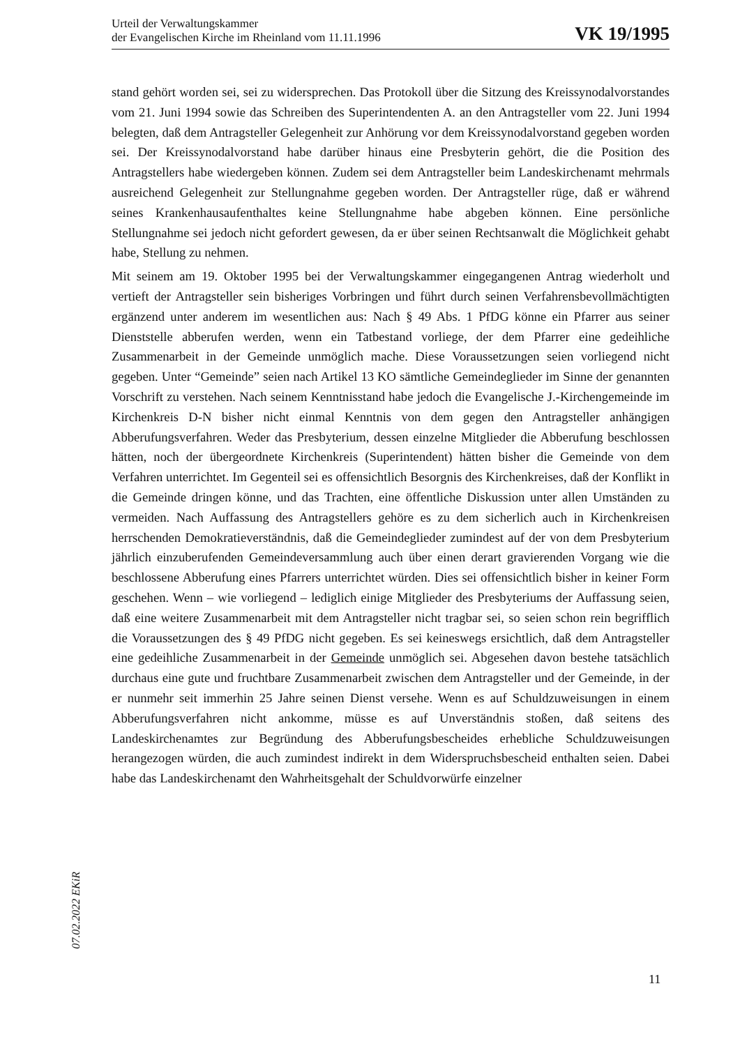Urteil der Verwaltungskammer
der Evangelischen Kirche im Rheinland vom 11.11.1996
VK 19/1995
stand gehört worden sei, sei zu widersprechen. Das Protokoll über die Sitzung des Kreissynodalvorstandes vom 21. Juni 1994 sowie das Schreiben des Superintendenten A. an den Antragsteller vom 22. Juni 1994 belegten, daß dem Antragsteller Gelegenheit zur Anhörung vor dem Kreissynodalvorstand gegeben worden sei. Der Kreissynodalvorstand habe darüber hinaus eine Presbyterin gehört, die die Position des Antragstellers habe wiedergeben können. Zudem sei dem Antragsteller beim Landeskirchenamt mehrmals ausreichend Gelegenheit zur Stellungnahme gegeben worden. Der Antragsteller rüge, daß er während seines Krankenhausaufenthaltes keine Stellungnahme habe abgeben können. Eine persönliche Stellungnahme sei jedoch nicht gefordert gewesen, da er über seinen Rechtsanwalt die Möglichkeit gehabt habe, Stellung zu nehmen.
Mit seinem am 19. Oktober 1995 bei der Verwaltungskammer eingegangenen Antrag wiederholt und vertieft der Antragsteller sein bisheriges Vorbringen und führt durch seinen Verfahrensbevollmächtigten ergänzend unter anderem im wesentlichen aus: Nach § 49 Abs. 1 PfDG könne ein Pfarrer aus seiner Dienststelle abberufen werden, wenn ein Tatbestand vorliege, der dem Pfarrer eine gedeihliche Zusammenarbeit in der Gemeinde unmöglich mache. Diese Voraussetzungen seien vorliegend nicht gegeben. Unter “Gemeinde” seien nach Artikel 13 KO sämtliche Gemeindeglieder im Sinne der genannten Vorschrift zu verstehen. Nach seinem Kenntnisstand habe jedoch die Evangelische J.-Kirchengemeinde im Kirchenkreis D-N bisher nicht einmal Kenntnis von dem gegen den Antragsteller anhängigen Abberufungsverfahren. Weder das Presbyterium, dessen einzelne Mitglieder die Abberufung beschlossen hätten, noch der übergeordnete Kirchenkreis (Superintendent) hätten bisher die Gemeinde von dem Verfahren unterrichtet. Im Gegenteil sei es offensichtlich Besorgnis des Kirchenkreises, daß der Konflikt in die Gemeinde dringen könne, und das Trachten, eine öffentliche Diskussion unter allen Umständen zu vermeiden. Nach Auffassung des Antragstellers gehöre es zu dem sicherlich auch in Kirchenkreisen herrschenden Demokratieverständnis, daß die Gemeindeglieder zumindest auf der von dem Presbyterium jährlich einzuberufenden Gemeindeversammlung auch über einen derart gravierenden Vorgang wie die beschlossene Abberufung eines Pfarrers unterrichtet würden. Dies sei offensichtlich bisher in keiner Form geschehen. Wenn – wie vorliegend – lediglich einige Mitglieder des Presbyteriums der Auffassung seien, daß eine weitere Zusammenarbeit mit dem Antragsteller nicht tragbar sei, so seien schon rein begrifflich die Voraussetzungen des § 49 PfDG nicht gegeben. Es sei keineswegs ersichtlich, daß dem Antragsteller eine gedeihliche Zusammenarbeit in der Gemeinde unmöglich sei. Abgesehen davon bestehe tatsächlich durchaus eine gute und fruchtbare Zusammenarbeit zwischen dem Antragsteller und der Gemeinde, in der er nunmehr seit immerhin 25 Jahre seinen Dienst versehe. Wenn es auf Schuldzuweisungen in einem Abberufungsverfahren nicht ankomme, müsse es auf Unverständnis stoßen, daß seitens des Landeskirchenamtes zur Begründung des Abberufungsbescheides erhebliche Schuldzuweisungen herangezogen würden, die auch zumindest indirekt in dem Widerspruchsbescheid enthalten seien. Dabei habe das Landeskirchenamt den Wahrheitsgehalt der Schuldvorwürfe einzelner
07.02.2022 EKiR
11